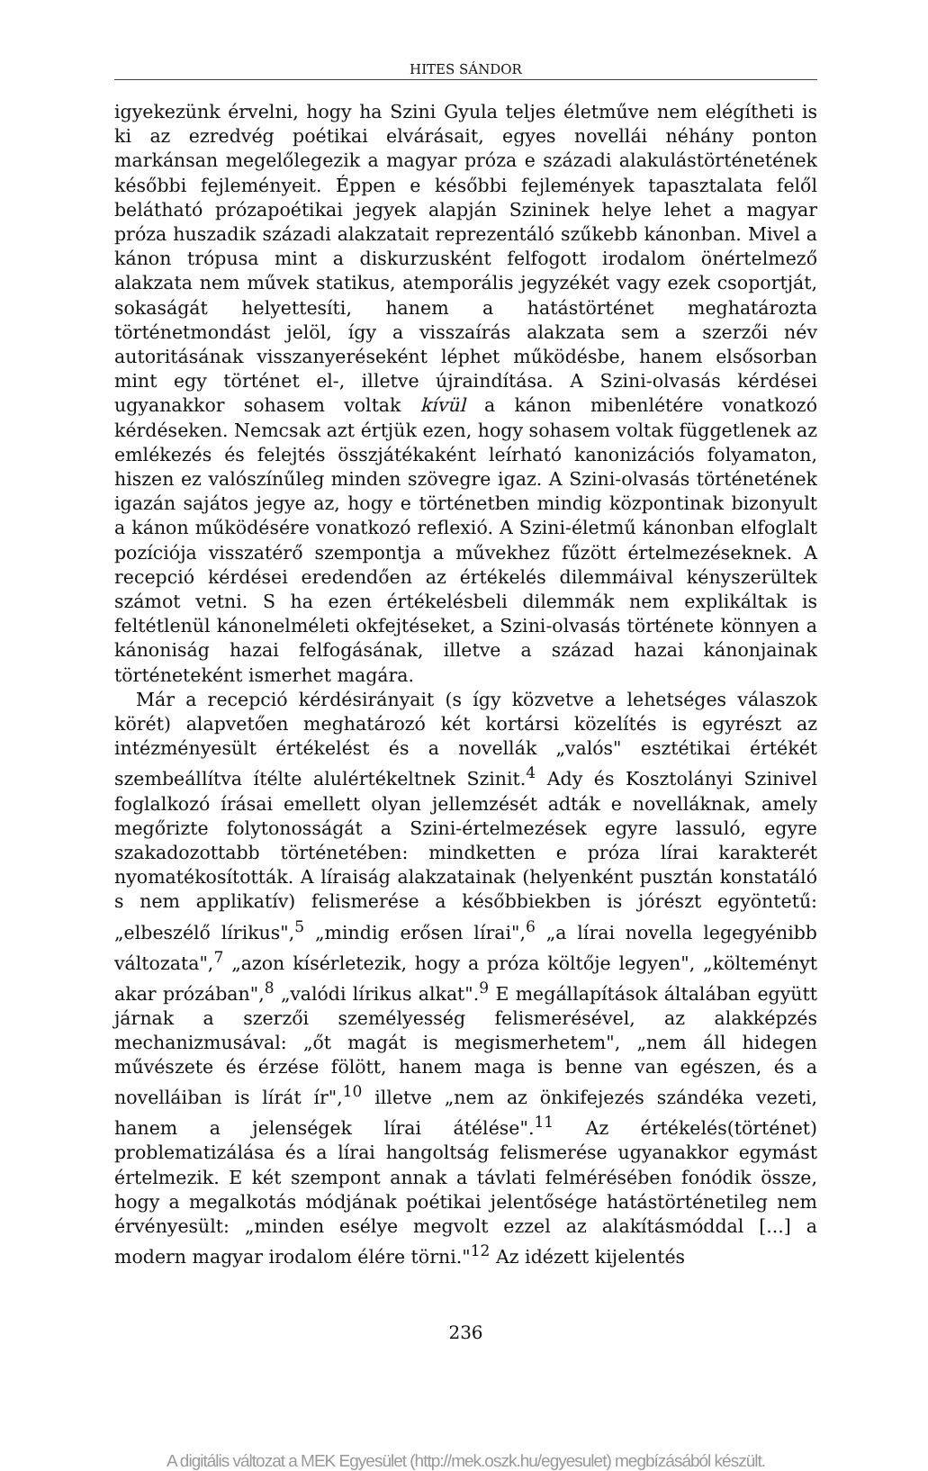HITES SÁNDOR
igyekezünk érvelni, hogy ha Szini Gyula teljes életműve nem elégítheti is ki az ezredvég poétikai elvárásait, egyes novellái néhány ponton markánsan megelőlegezik a magyar próza e századi alakulástörténetének későbbi fejleményeit. Éppen e későbbi fejlemények tapasztalata felől belátható prózapoétikai jegyek alapján Szininek helye lehet a magyar próza huszadik századi alakzatait reprezentáló szűkebb kánonban. Mivel a kánon trópusa mint a diskurzusként felfogott irodalom önértelmező alakzata nem művek statikus, atemporális jegyzékét vagy ezek csoportját, sokaságát helyettesíti, hanem a hatástörténet meghatározta történetmondást jelöl, így a visszaírás alakzata sem a szerzői név autoritásának visszanyeréseként léphet működésbe, hanem elsősorban mint egy történet el-, illetve újraindítása. A Szini-olvasás kérdései ugyanakkor sohasem voltak kívül a kánon mibenlétére vonatkozó kérdéseken. Nemcsak azt értjük ezen, hogy sohasem voltak függetlenek az emlékezés és felejtés összjátékaként leírható kanonizációs folyamaton, hiszen ez valószínűleg minden szövegre igaz. A Szini-olvasás történetének igazán sajátos jegye az, hogy e történetben mindig központinak bizonyult a kánon működésére vonatkozó reflexió. A Szini-életmű kánonban elfoglalt pozíciója visszatérő szempontja a művekhez fűzött értelmezéseknek. A recepció kérdései eredendően az értékelés dilemmáival kényszerültek számot vetni. S ha ezen értékelésbeli dilemmák nem explikáltak is feltétlenül kánonelméleti okfejtéseket, a Szini-olvasás története könnyen a kánoniság hazai felfogásának, illetve a század hazai kánonjainak történeteként ismerhet magára.
Már a recepció kérdésirányait (s így közvetve a lehetséges válaszok körét) alapvetően meghatározó két kortársi közelítés is egyrészt az intézményesült értékelést és a novellák „valós" esztétikai értékét szembeállítva ítélte alulértékeltnek Szinit.<sup>4</sup> Ady és Kosztolányi Szinivel foglalkozó írásai emellett olyan jellemzését adták e novelláknak, amely megőrizte folytonosságát a Szini-értelmezések egyre lassuló, egyre szakadozottabb történetében: mindketten e próza lírai karakterét nyomatékosították. A líraiság alakzatainak (helyenként pusztán konstatáló s nem applikatív) felismerése a későbbiekben is jórészt egyöntetű: „elbeszélő lírikus",<sup>5</sup> „mindig erősen lírai",<sup>6</sup> „a lírai novella legegyénibb változata",<sup>7</sup> „azon kísérletezik, hogy a próza költője legyen", „költeményt akar prózában",<sup>8</sup> „valódi lírikus alkat".<sup>9</sup> E megállapítások általában együtt járnak a szerzői személyesség felismerésével, az alakképzés mechanizmusával: „őt magát is megismerhetem", „nem áll hidegen művészete és érzése fölött, hanem maga is benne van egészen, és a novelláiban is lírát ír",<sup>10</sup> illetve „nem az önkifejezés szándéka vezeti, hanem a jelenségek lírai átélése".<sup>11</sup> Az értékelés(történet) problematizálása és a lírai hangoltság felismerése ugyanakkor egymást értelmezik. E két szempont annak a távlati felmérésében fonódik össze, hogy a megalkotás módjának poétikai jelentősége hatástörténetileg nem érvényesült: „minden esélye megvolt ezzel az alakításmóddal [...] a modern magyar irodalom élére törni."<sup>12</sup> Az idézett kijelentés
236
A digitális változat a MEK Egyesület (http://mek.oszk.hu/egyesulet) megbízásából készült.